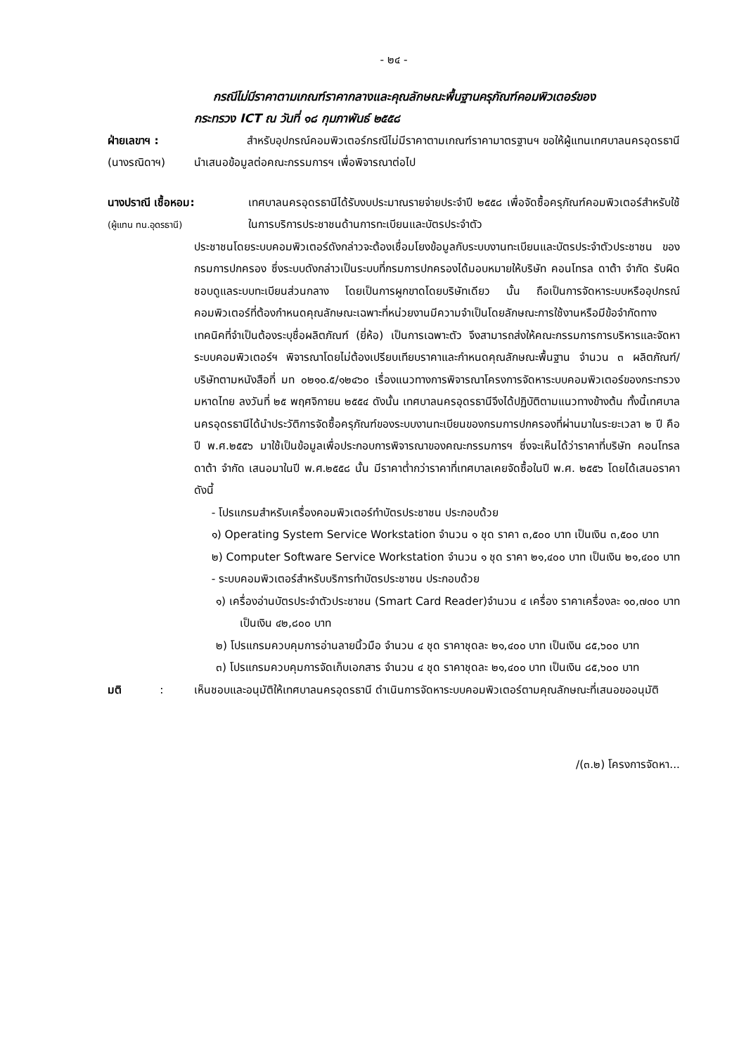- ๒๔ -
กรณีไม่มีราคาตามเกณฑ์ราคากลางและคุณลักษณะพื้นฐานครุภัณฑ์คอมพิวเตอร์ของ
กระทรวง ICT ณ วันที่ ๑๘ กุมภาพันธ์ ๒๕๕๘
ฝ่ายเลขาฯ :
(นางรณิดาฯ)
สำหรับอุปกรณ์คอมพิวเตอร์กรณีไม่มีราคาตามเกณฑ์ราคามาตรฐานฯ ขอให้ผู้แทนเทศบาลนครอุดรธานี นำเสนอข้อมูลต่อคณะกรรมการฯ เพื่อพิจารณาต่อไป
นางปราณี เชื้อหอม:
(ผู้แทน ทน.อุดรธานี)
เทศบาลนครอุดรธานีได้รับงบประมาณรายจ่ายประจำปี ๒๕๕๘ เพื่อจัดซื้อครุภัณฑ์คอมพิวเตอร์สำหรับใช้ในการบริการประชาชนด้านการทะเบียนและบัตรประจำตัว
ประชาชนโดยระบบคอมพิวเตอร์ดังกล่าวจะต้องเชื่อมโยงข้อมูลกับระบบงานทะเบียนและบัตรประจำตัวประชาชน ของกรมการปกครอง ซึ่งระบบดังกล่าวเป็นระบบที่กรมการปกครองได้มอบหมายให้บริษัท คอนโทรล ดาต้า จำกัด รับผิดชอบดูแลระบบทะเบียนส่วนกลาง โดยเป็นการผูกขาดโดยบริษัทเดียว นั้น ถือเป็นการจัดหาระบบหรืออุปกรณ์คอมพิวเตอร์ที่ต้องกำหนดคุณลักษณะเฉพาะที่หน่วยงานมีความจำเป็นโดยลักษณะการใช้งานหรือมีข้อจำกัดทางเทคนิคที่จำเป็นต้องระบุชื่อผลิตภัณฑ์ (ยี่ห้อ) เป็นการเฉพาะตัว จึงสามารถส่งให้คณะกรรมการการบริหารและจัดหาระบบคอมพิวเตอร์ฯ พิจารณาโดยไม่ต้องเปรียบเทียบราคาและกำหนดคุณลักษณะพื้นฐาน จำนวน ๓ ผลิตภัณฑ์/บริษัทตามหนังสือที่ มท ๐๒๑๐.๕/๑๒๔๖๐ เรื่องแนวทางการพิจารณาโครงการจัดหาระบบคอมพิวเตอร์ของกระทรวงมหาดไทย ลงวันที่ ๒๕ พฤศจิกายน ๒๕๕๔ ดังนั้น เทศบาลนครอุดรธานีจึงได้ปฏิบัติตามแนวทางข้างต้น ทั้งนี้เทศบาลนครอุดรธานีได้นำประวัติการจัดซื้อครุภัณฑ์ของระบบงานทะเบียนของกรมการปกครองที่ผ่านมาในระยะเวลา ๒ ปี คือ ปี พ.ศ.๒๕๕๖ มาใช้เป็นข้อมูลเพื่อประกอบการพิจารณาของคณะกรรมการฯ ซึ่งจะเห็นได้ว่าราคาที่บริษัท คอนโทรล ดาต้า จำกัด เสนอมาในปี พ.ศ.๒๕๕๘ นั้น มีราคาต่ำกว่าราคาที่เทศบาลเคยจัดซื้อในปี พ.ศ. ๒๕๕๖ โดยได้เสนอราคาดังนี้
- โปรแกรมสำหรับเครื่องคอมพิวเตอร์ทำบัตรประชาชน ประกอบด้วย
๑) Operating System Service Workstation จำนวน ๑ ชุด ราคา ๓,๕๐๐ บาท เป็นเงิน ๓,๕๐๐ บาท
๒) Computer Software Service Workstation จำนวน ๑ ชุด ราคา ๒๑,๔๐๐ บาท เป็นเงิน ๒๑,๔๐๐ บาท
- ระบบคอมพิวเตอร์สำหรับบริการทำบัตรประชาชน ประกอบด้วย
๑) เครื่องอ่านบัตรประจำตัวประชาชน (Smart Card Reader)จำนวน ๔ เครื่อง ราคาเครื่องละ ๑๐,๗๐๐ บาท เป็นเงิน ๔๒,๘๐๐ บาท
๒) โปรแกรมควบคุมการอ่านลายนิ้วมือ จำนวน ๔ ชุด ราคาชุดละ ๒๑,๔๐๐ บาท เป็นเงิน ๘๕,๖๐๐ บาท
๓) โปรแกรมควบคุมการจัดเก็บเอกสาร จำนวน ๔ ชุด ราคาชุดละ ๒๑,๔๐๐ บาท เป็นเงิน ๘๕,๖๐๐ บาท
มติ :
เห็นชอบและอนุมัติให้เทศบาลนครอุดรธานี ดำเนินการจัดหาระบบคอมพิวเตอร์ตามคุณลักษณะที่เสนอขออนุมัติ
/(๓.๒) โครงการจัดหา...